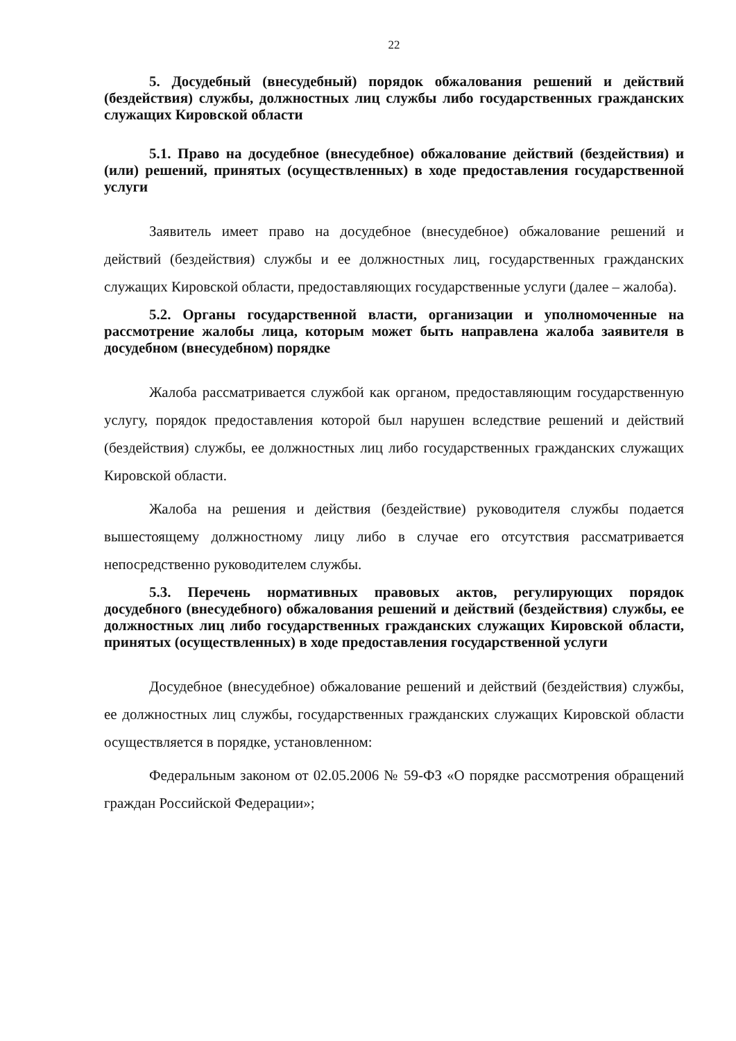22
5. Досудебный (внесудебный) порядок обжалования решений и действий (бездействия) службы, должностных лиц службы либо государственных гражданских служащих Кировской области
5.1. Право на досудебное (внесудебное) обжалование действий (бездействия) и (или) решений, принятых (осуществленных) в ходе предоставления государственной услуги
Заявитель имеет право на досудебное (внесудебное) обжалование решений и действий (бездействия) службы и ее должностных лиц, государственных гражданских служащих Кировской области, предоставляющих государственные услуги (далее – жалоба).
5.2. Органы государственной власти, организации и уполномоченные на рассмотрение жалобы лица, которым может быть направлена жалоба заявителя в досудебном (внесудебном) порядке
Жалоба рассматривается службой как органом, предоставляющим государственную услугу, порядок предоставления которой был нарушен вследствие решений и действий (бездействия) службы, ее должностных лиц либо государственных гражданских служащих Кировской области.
Жалоба на решения и действия (бездействие) руководителя службы подается вышестоящему должностному лицу либо в случае его отсутствия рассматривается непосредственно руководителем службы.
5.3. Перечень нормативных правовых актов, регулирующих порядок досудебного (внесудебного) обжалования решений и действий (бездействия) службы, ее должностных лиц либо государственных гражданских служащих Кировской области, принятых (осуществленных) в ходе предоставления государственной услуги
Досудебное (внесудебное) обжалование решений и действий (бездействия) службы, ее должностных лиц службы, государственных гражданских служащих Кировской области осуществляется в порядке, установленном:
Федеральным законом от 02.05.2006 № 59-ФЗ «О порядке рассмотрения обращений граждан Российской Федерации»;